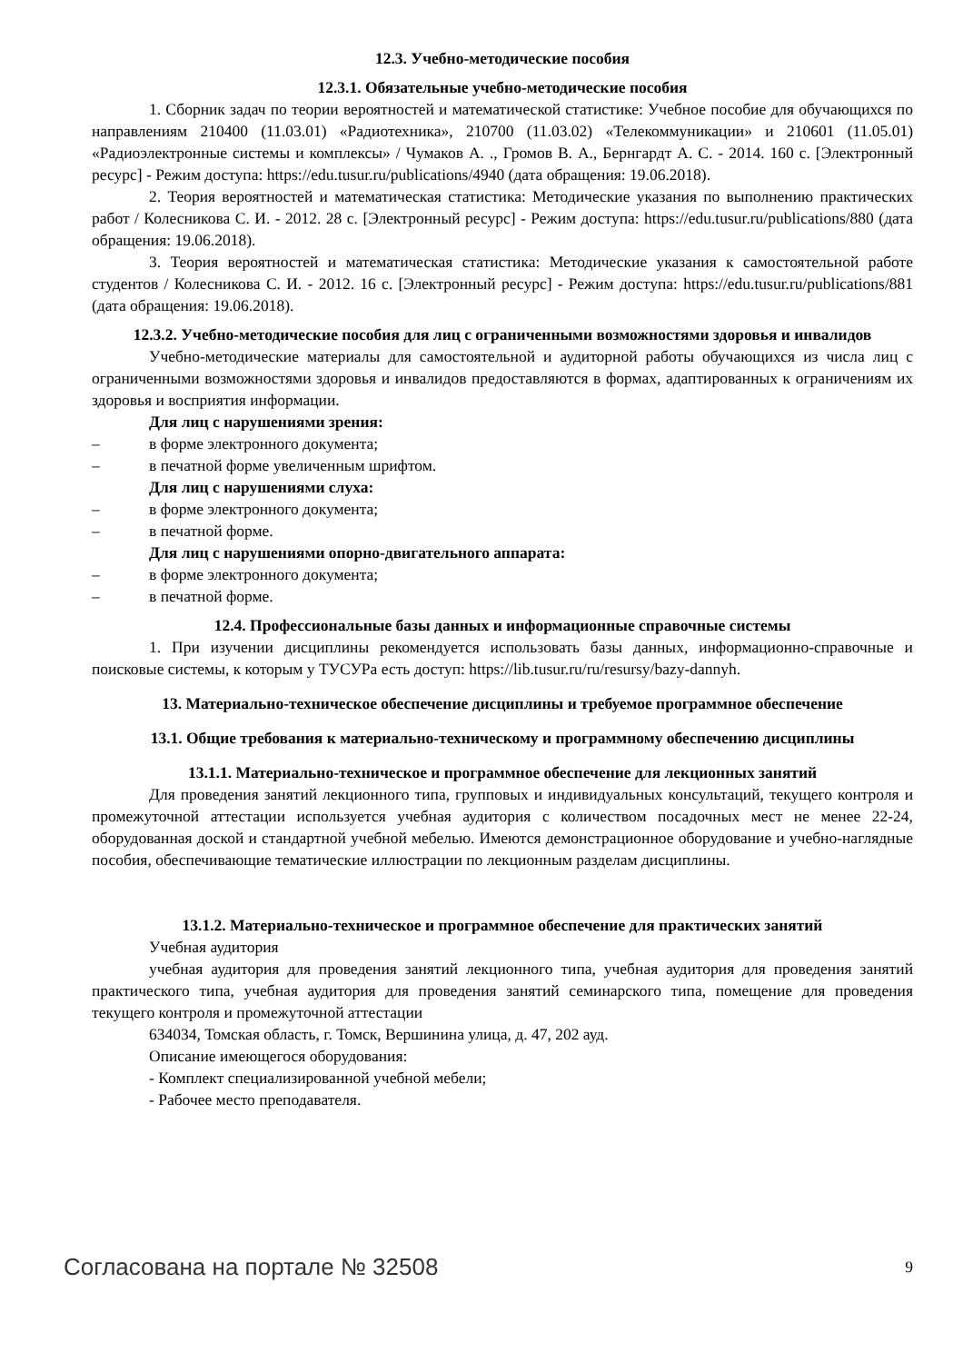12.3. Учебно-методические пособия
12.3.1. Обязательные учебно-методические пособия
1. Сборник задач по теории вероятностей и математической статистике: Учебное пособие для обучающихся по направлениям 210400 (11.03.01) «Радиотехника», 210700 (11.03.02) «Телекоммуникации» и 210601 (11.05.01) «Радиоэлектронные системы и комплексы» / Чумаков А. ., Громов В. А., Бернгардт А. С. - 2014. 160 с. [Электронный ресурс] - Режим доступа: https://edu.tusur.ru/publications/4940 (дата обращения: 19.06.2018).
2. Теория вероятностей и математическая статистика: Методические указания по выполнению практических работ / Колесникова С. И. - 2012. 28 с. [Электронный ресурс] - Режим доступа: https://edu.tusur.ru/publications/880 (дата обращения: 19.06.2018).
3. Теория вероятностей и математическая статистика: Методические указания к самостоятельной работе студентов / Колесникова С. И. - 2012. 16 с. [Электронный ресурс] - Режим доступа: https://edu.tusur.ru/publications/881 (дата обращения: 19.06.2018).
12.3.2. Учебно-методические пособия для лиц с ограниченными возможностями здоровья и инвалидов
Учебно-методические материалы для самостоятельной и аудиторной работы обучающихся из числа лиц с ограниченными возможностями здоровья и инвалидов предоставляются в формах, адаптированных к ограничениям их здоровья и восприятия информации.
Для лиц с нарушениями зрения:
– в форме электронного документа;
– в печатной форме увеличенным шрифтом.
Для лиц с нарушениями слуха:
– в форме электронного документа;
– в печатной форме.
Для лиц с нарушениями опорно-двигательного аппарата:
– в форме электронного документа;
– в печатной форме.
12.4. Профессиональные базы данных и информационные справочные системы
1. При изучении дисциплины рекомендуется использовать базы данных, информационно-справочные и поисковые системы, к которым у ТУСУРа есть доступ: https://lib.tusur.ru/ru/resursy/bazy-dannyh.
13. Материально-техническое обеспечение дисциплины и требуемое программное обеспечение
13.1. Общие требования к материально-техническому и программному обеспечению дисциплины
13.1.1. Материально-техническое и программное обеспечение для лекционных занятий
Для проведения занятий лекционного типа, групповых и индивидуальных консультаций, текущего контроля и промежуточной аттестации используется учебная аудитория с количеством посадочных мест не менее 22-24, оборудованная доской и стандартной учебной мебелью. Имеются демонстрационное оборудование и учебно-наглядные пособия, обеспечивающие тематические иллюстрации по лекционным разделам дисциплины.
13.1.2. Материально-техническое и программное обеспечение для практических занятий
Учебная аудитория
учебная аудитория для проведения занятий лекционного типа, учебная аудитория для проведения занятий практического типа, учебная аудитория для проведения занятий семинарского типа, помещение для проведения текущего контроля и промежуточной аттестации
634034, Томская область, г. Томск, Вершинина улица, д. 47, 202 ауд.
Описание имеющегося оборудования:
- Комплект специализированной учебной мебели;
- Рабочее место преподавателя.
Согласована на портале № 32508 9